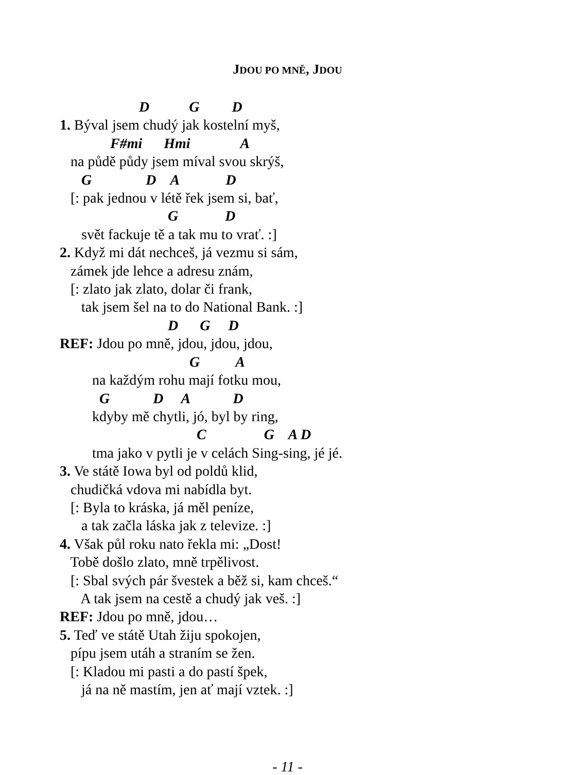JDOU PO MNĚ, JDOU
D G D
1. Býval jsem chudý jak kostelní myš,
F#mi Hmi A
na půdě půdy jsem míval svou skrýš,
G D A D
[: pak jednou v létě řek jsem si, bať,
G D
svět fackuje tě a tak mu to vrať. :]
2. Když mi dát nechceš, já vezmu si sám,
zámek jde lehce a adresu znám,
[: zlato jak zlato, dolar či frank,
tak jsem šel na to do National Bank. :]
D G D
REF: Jdou po mně, jdou, jdou, jdou,
G A
na každým rohu mají fotku mou,
G D A D
kdyby mě chytli, jó, byl by ring,
C G A D
tma jako v pytli je v celách Sing-sing, jé jé.
3. Ve státě Iowa byl od poldů klid,
chudičká vdova mi nabídla byt.
[: Byla to kráska, já měl peníze,
a tak začla láska jak z televize. :]
4. Však půl roku nato řekla mi: „Dost!
Tobě došlo zlato, mně trpělivost.
[: Sbal svých pár švestek a běž si, kam chceš.“
A tak jsem na cestě a chudý jak veš. :]
REF: Jdou po mně, jdou…
5. Teď ve státě Utah žiju spokojen,
pípu jsem utáh a straním se žen.
[: Kladou mi pasti a do pastí špek,
já na ně mastím, jen ať mají vztek. :]
- 11 -